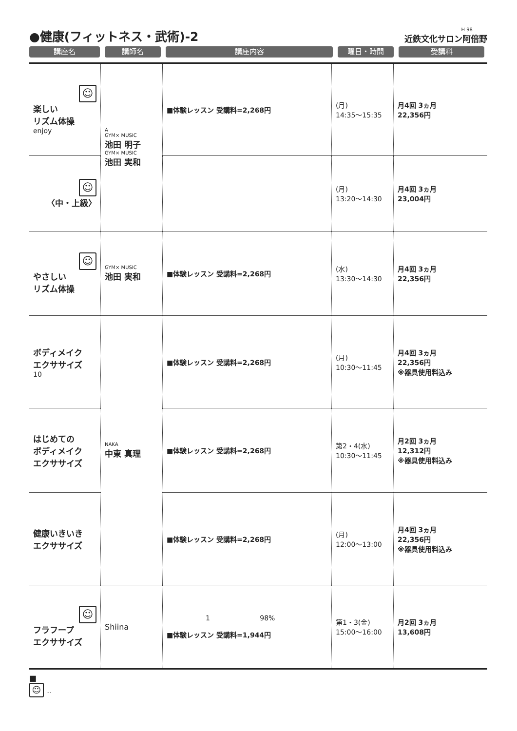●健康(フィットネス・武術)-2
H 98
近鉄文化サロン阿倍野
講座名 講師名 講座内容 曜日・時間 受講料
| ☺ 楽しい リズム体操 enjoy | A GYM× MUSIC 池田 明子 GYM× MUSIC 池田 実和 | ■体験レッスン 受講料=2,268円 | (月) 14:35〜15:35 | 月4回 3ヵ月 22,356円 |
| ☺ 〈中・上級〉 | | | (月) 13:20〜14:30 | 月4回 3ヵ月 23,004円 |
| ☺ やさしい リズム体操 | GYM× MUSIC 池田 実和 | ■体験レッスン 受講料=2,268円 | (水) 13:30〜14:30 | 月4回 3ヵ月 22,356円 |
| ボディメイク エクササイズ 10 | NAKA 中東 真理 | ■体験レッスン 受講料=2,268円 | (月) 10:30〜11:45 | 月4回 3ヵ月 22,356円 ※器具使用料込み |
| はじめての ボディメイク エクササイズ | | ■体験レッスン 受講料=2,268円 | 第2・4(水) 10:30〜11:45 | 月2回 3ヵ月 12,312円 ※器具使用料込み |
| 健康いきいき エクササイズ | | ■体験レッスン 受講料=2,268円 | (月) 12:00〜13:00 | 月4回 3ヵ月 22,356円 ※器具使用料込み |
| ☺ フラフープ エクササイズ | Shiina | 1 98% ■体験レッスン 受講料=1,944円 | 第1・3(金) 15:00〜16:00 | 月2回 3ヵ月 13,608円 |
■
☺ …